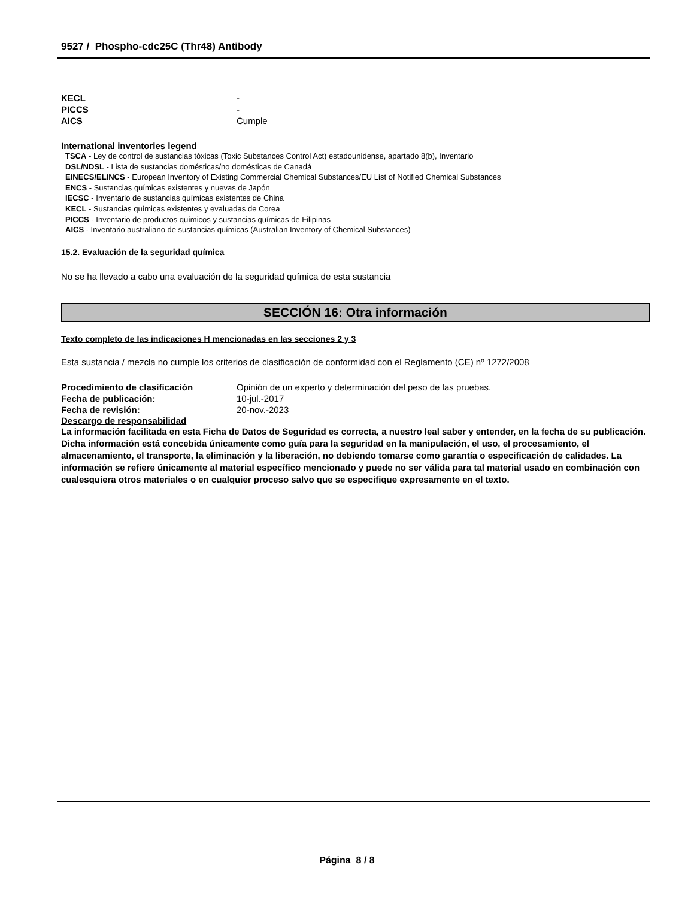9527 / Phospho-cdc25C (Thr48) Antibody
KECL -
PICCS -
AICS Cumple
International inventories legend
TSCA - Ley de control de sustancias tóxicas (Toxic Substances Control Act) estadounidense, apartado 8(b), Inventario
DSL/NDSL - Lista de sustancias domésticas/no domésticas de Canadá
EINECS/ELINCS - European Inventory of Existing Commercial Chemical Substances/EU List of Notified Chemical Substances
ENCS - Sustancias químicas existentes y nuevas de Japón
IECSC - Inventario de sustancias químicas existentes de China
KECL - Sustancias químicas existentes y evaluadas de Corea
PICCS - Inventario de productos químicos y sustancias químicas de Filipinas
AICS - Inventario australiano de sustancias químicas (Australian Inventory of Chemical Substances)
15.2. Evaluación de la seguridad química
No se ha llevado a cabo una evaluación de la seguridad química de esta sustancia
SECCIÓN 16: Otra información
Texto completo de las indicaciones H mencionadas en las secciones 2 y 3
Esta sustancia / mezcla no cumple los criterios de clasificación de conformidad con el Reglamento (CE) nº 1272/2008
Procedimiento de clasificación Opinión de un experto y determinación del peso de las pruebas.
Fecha de publicación: 10-jul.-2017
Fecha de revisión: 20-nov.-2023
Descargo de responsabilidad
La información facilitada en esta Ficha de Datos de Seguridad es correcta, a nuestro leal saber y entender, en la fecha de su publicación. Dicha información está concebida únicamente como guía para la seguridad en la manipulación, el uso, el procesamiento, el almacenamiento, el transporte, la eliminación y la liberación, no debiendo tomarse como garantía o especificación de calidades. La información se refiere únicamente al material específico mencionado y puede no ser válida para tal material usado en combinación con cualesquiera otros materiales o en cualquier proceso salvo que se especifique expresamente en el texto.
Página 8 / 8